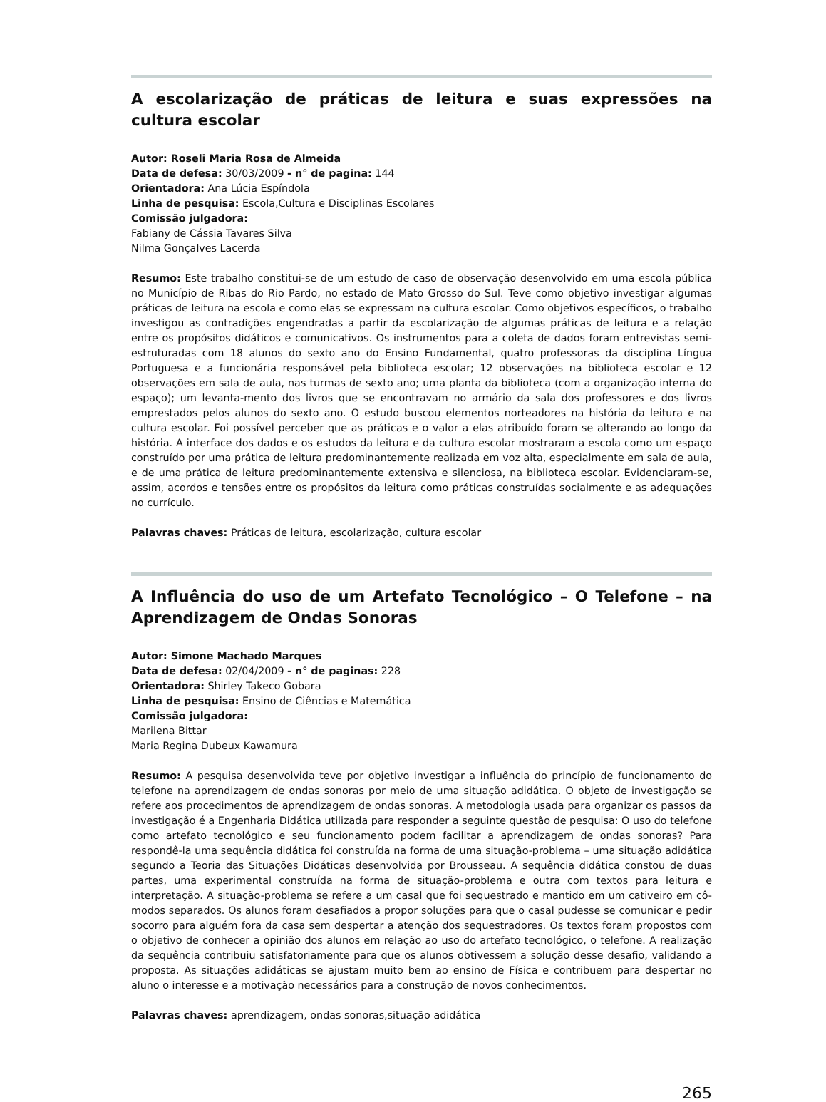A escolarização de práticas de leitura e suas expressões na cultura escolar
Autor: Roseli Maria Rosa de Almeida
Data de defesa: 30/03/2009 - n° de pagina: 144
Orientadora: Ana Lúcia Espíndola
Linha de pesquisa: Escola,Cultura e Disciplinas Escolares
Comissão julgadora:
Fabiany de Cássia Tavares Silva
Nilma Gonçalves Lacerda
Resumo: Este trabalho constitui-se de um estudo de caso de observação desenvolvido em uma escola pública no Município de Ribas do Rio Pardo, no estado de Mato Grosso do Sul. Teve como objetivo investigar algumas práticas de leitura na escola e como elas se expressam na cultura escolar. Como objetivos específicos, o trabalho investigou as contradições engendradas a partir da escolarização de algumas práticas de leitura e a relação entre os propósitos didáticos e comunicativos. Os instrumentos para a coleta de dados foram entrevistas semi-estruturadas com 18 alunos do sexto ano do Ensino Fundamental, quatro professoras da disciplina Língua Portuguesa e a funcionária responsável pela biblioteca escolar; 12 observações na biblioteca escolar e 12 observações em sala de aula, nas turmas de sexto ano; uma planta da biblioteca (com a organização interna do espaço); um levanta-mento dos livros que se encontravam no armário da sala dos professores e dos livros emprestados pelos alunos do sexto ano. O estudo buscou elementos norteadores na história da leitura e na cultura escolar. Foi possível perceber que as práticas e o valor a elas atribuído foram se alterando ao longo da história. A interface dos dados e os estudos da leitura e da cultura escolar mostraram a escola como um espaço construído por uma prática de leitura predominantemente realizada em voz alta, especialmente em sala de aula, e de uma prática de leitura predominantemente extensiva e silenciosa, na biblioteca escolar. Evidenciaram-se, assim, acordos e tensões entre os propósitos da leitura como práticas construídas socialmente e as adequações no currículo.
Palavras chaves: Práticas de leitura, escolarização, cultura escolar
A Influência do uso de um Artefato Tecnológico – O Telefone – na Aprendizagem de Ondas Sonoras
Autor: Simone Machado Marques
Data de defesa: 02/04/2009 - n° de paginas: 228
Orientadora: Shirley Takeco Gobara
Linha de pesquisa: Ensino de Ciências e Matemática
Comissão julgadora:
Marilena Bittar
Maria Regina Dubeux Kawamura
Resumo: A pesquisa desenvolvida teve por objetivo investigar a influência do princípio de funcionamento do telefone na aprendizagem de ondas sonoras por meio de uma situação adidática. O objeto de investigação se refere aos procedimentos de aprendizagem de ondas sonoras. A metodologia usada para organizar os passos da investigação é a Engenharia Didática utilizada para responder a seguinte questão de pesquisa: O uso do telefone como artefato tecnológico e seu funcionamento podem facilitar a aprendizagem de ondas sonoras? Para respondê-la uma sequência didática foi construída na forma de uma situação-problema – uma situação adidática segundo a Teoria das Situações Didáticas desenvolvida por Brousseau. A sequência didática constou de duas partes, uma experimental construída na forma de situação-problema e outra com textos para leitura e interpretação. A situação-problema se refere a um casal que foi sequestrado e mantido em um cativeiro em cô-modos separados. Os alunos foram desafiados a propor soluções para que o casal pudesse se comunicar e pedir socorro para alguém fora da casa sem despertar a atenção dos sequestradores. Os textos foram propostos com o objetivo de conhecer a opinião dos alunos em relação ao uso do artefato tecnológico, o telefone. A realização da sequência contribuiu satisfatoriamente para que os alunos obtivessem a solução desse desafio, validando a proposta. As situações adidáticas se ajustam muito bem ao ensino de Física e contribuem para despertar no aluno o interesse e a motivação necessários para a construção de novos conhecimentos.
Palavras chaves: aprendizagem, ondas sonoras,situação adidática
265